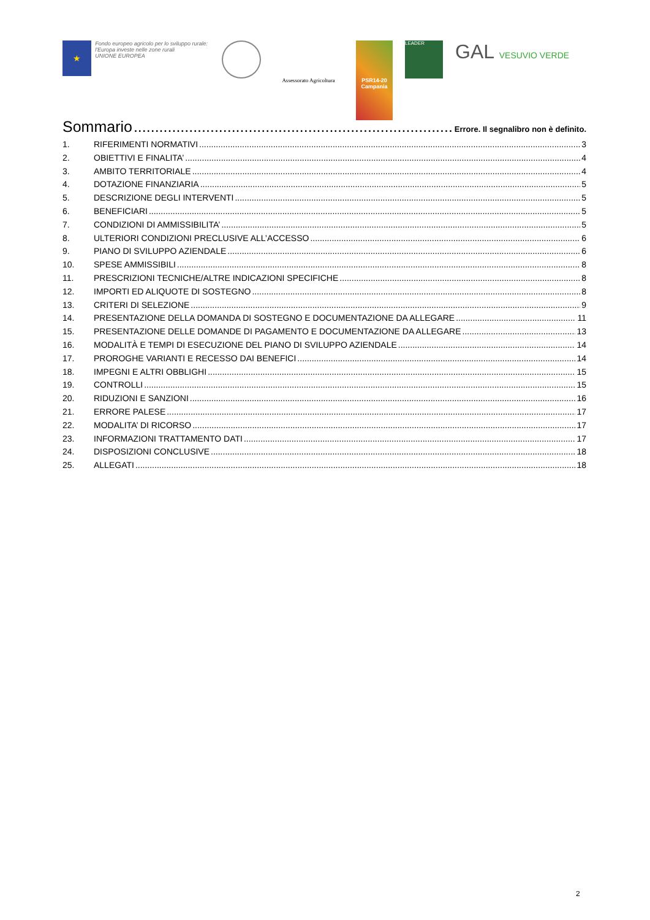★
Fondo europeo agricolo per lo sviluppo rurale: l'Europa investe nelle zone rurali
UNIONE EUROPEA
Assessorato Agricoltura
PSR14-20 Campania
LEADER
GAL VESUVIO VERDE
Sommario Errore. Il segnalibro non è definito.
1. RIFERIMENTI NORMATIVI 3
2. OBIETTIVI E FINALITA’ 4
3. AMBITO TERRITORIALE 4
4. DOTAZIONE FINANZIARIA 5
5. DESCRIZIONE DEGLI INTERVENTI 5
6. BENEFICIARI 5
7. CONDIZIONI DI AMMISSIBILITA’ 5
8. ULTERIORI CONDIZIONI PRECLUSIVE ALL’ACCESSO 6
9. PIANO DI SVILUPPO AZIENDALE 6
10. SPESE AMMISSIBILI 8
11. PRESCRIZIONI TECNICHE/ALTRE INDICAZIONI SPECIFICHE 8
12. IMPORTI ED ALIQUOTE DI SOSTEGNO 8
13. CRITERI DI SELEZIONE 9
14. PRESENTAZIONE DELLA DOMANDA DI SOSTEGNO E DOCUMENTAZIONE DA ALLEGARE 11
15. PRESENTAZIONE DELLE DOMANDE DI PAGAMENTO E DOCUMENTAZIONE DA ALLEGARE 13
16. MODALITÀ E TEMPI DI ESECUZIONE DEL PIANO DI SVILUPPO AZIENDALE 14
17. PROROGHE VARIANTI E RECESSO DAI BENEFICI 14
18. IMPEGNI E ALTRI OBBLIGHI 15
19. CONTROLLI 15
20. RIDUZIONI E SANZIONI 16
21. ERRORE PALESE 17
22. MODALITA’ DI RICORSO 17
23. INFORMAZIONI TRATTAMENTO DATI 17
24. DISPOSIZIONI CONCLUSIVE 18
25. ALLEGATI 18
2